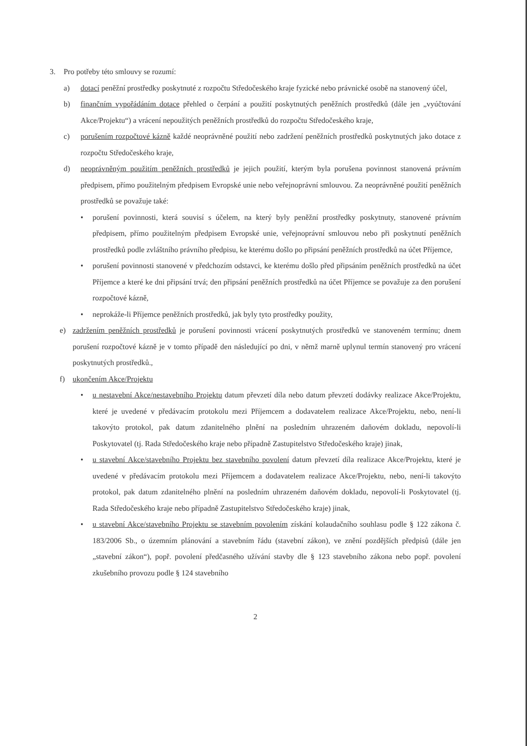3. Pro potřeby této smlouvy se rozumí:
a) dotací peněžní prostředky poskytnuté z rozpočtu Středočeského kraje fyzické nebo právnické osobě na stanovený účel,
b) finančním vypořádáním dotace přehled o čerpání a použití poskytnutých peněžních prostředků (dále jen „vyúčtování Akce/Projektu“) a vrácení nepoužitých peněžních prostředků do rozpočtu Středočeského kraje,
c) porušením rozpočtové kázně každé neoprávněné použití nebo zadržení peněžních prostředků poskytnutých jako dotace z rozpočtu Středočeského kraje,
d) neoprávněným použitím peněžních prostředků je jejich použití, kterým byla porušena povinnost stanovená právním předpisem, přímo použitelným předpisem Evropské unie nebo veřejnoprávní smlouvou. Za neoprávněné použití peněžních prostředků se považuje také:
• porušení povinnosti, která souvisí s účelem, na který byly peněžní prostředky poskytnuty, stanovené právním předpisem, přímo použitelným předpisem Evropské unie, veřejnoprávní smlouvou nebo při poskytnutí peněžních prostředků podle zvláštního právního předpisu, ke kterému došlo po připsání peněžních prostředků na účet Příjemce,
• porušení povinnosti stanovené v předchozím odstavci, ke kterému došlo před připsáním peněžních prostředků na účet Příjemce a které ke dni připsání trvá; den připsání peněžních prostředků na účet Příjemce se považuje za den porušení rozpočtové kázně,
• neprokáže-li Příjemce peněžních prostředků, jak byly tyto prostředky použity,
e) zadržením peněžních prostředků je porušení povinnosti vrácení poskytnutých prostředků ve stanoveném termínu; dnem porušení rozpočtové kázně je v tomto případě den následující po dni, v němž marně uplynul termín stanovený pro vrácení poskytnutých prostředků.,
f) ukončením Akce/Projektu
• u nestavební Akce/nestavebního Projektu datum převzetí díla nebo datum převzetí dodávky realizace Akce/Projektu, které je uvedené v předávacím protokolu mezi Příjemcem a dodavatelem realizace Akce/Projektu, nebo, není-li takovýto protokol, pak datum zdanitelného plnění na posledním uhrazeném daňovém dokladu, nepovolí-li Poskytovatel (tj. Rada Středočeského kraje nebo případně Zastupitelstvo Středočeského kraje) jinak,
• u stavební Akce/stavebního Projektu bez stavebního povolení datum převzetí díla realizace Akce/Projektu, které je uvedené v předávacím protokolu mezi Příjemcem a dodavatelem realizace Akce/Projektu, nebo, není-li takovýto protokol, pak datum zdanitelného plnění na posledním uhrazeném daňovém dokladu, nepovolí-li Poskytovatel (tj. Rada Středočeského kraje nebo případně Zastupitelstvo Středočeského kraje) jinak,
• u stavební Akce/stavebního Projektu se stavebním povolením získání kolaudačního souhlasu podle § 122 zákona č. 183/2006 Sb., o územním plánování a stavebním řádu (stavební zákon), ve znění pozdějších předpisů (dále jen „stavební zákon“), popř. povolení předčasného užívání stavby dle § 123 stavebního zákona nebo popř. povolení zkušebního provozu podle § 124 stavebního
2